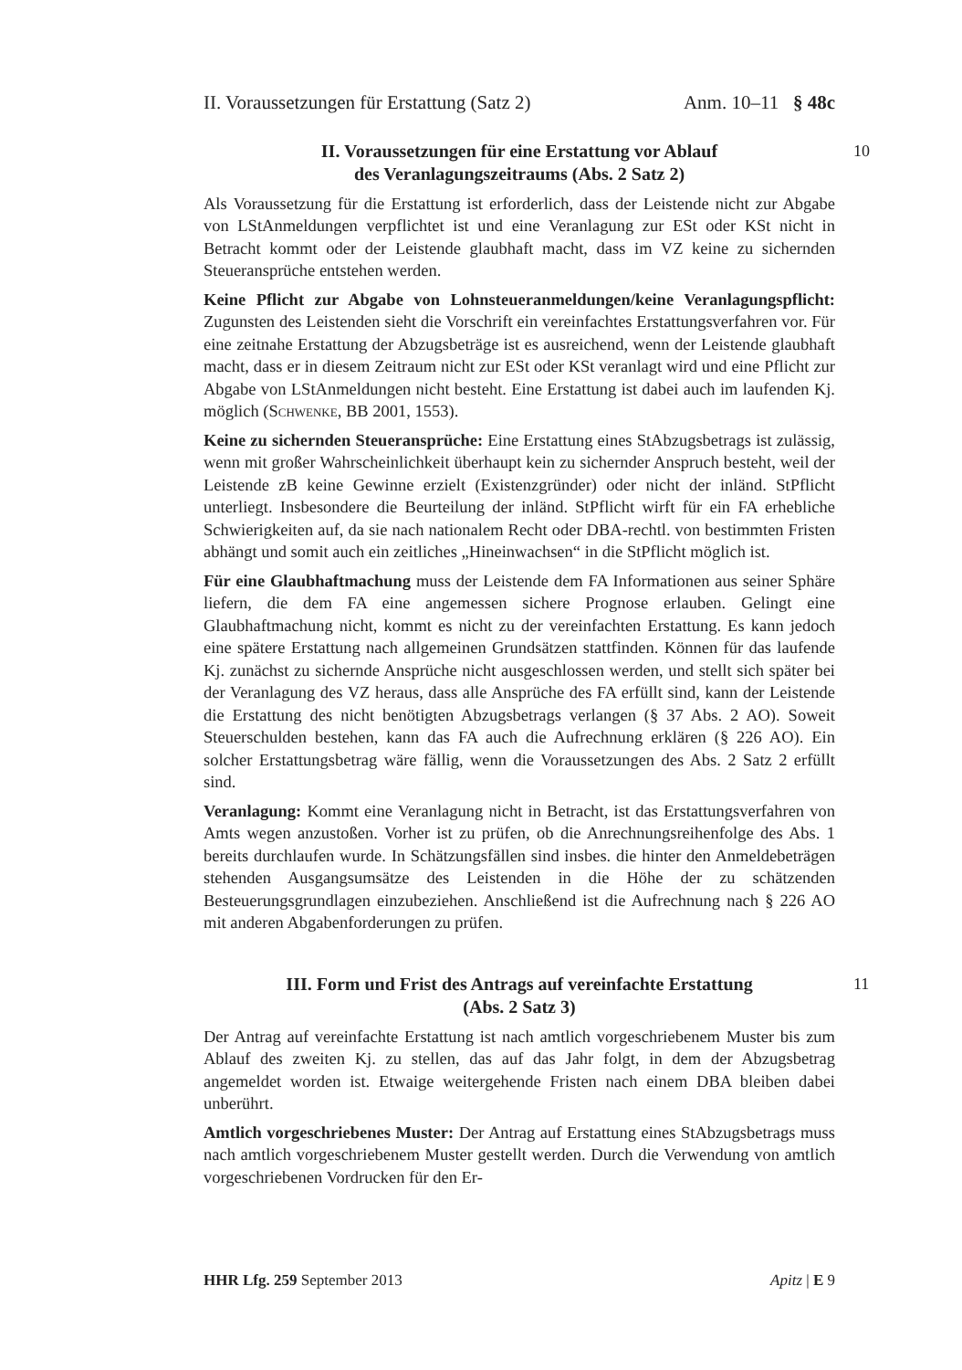II. Voraussetzungen für Erstattung (Satz 2) Anm. 10–11 § 48c
II. Voraussetzungen für eine Erstattung vor Ablauf
des Veranlagungszeitraums (Abs. 2 Satz 2)
10
Als Voraussetzung für die Erstattung ist erforderlich, dass der Leistende nicht zur Abgabe von LStAnmeldungen verpflichtet ist und eine Veranlagung zur ESt oder KSt nicht in Betracht kommt oder der Leistende glaubhaft macht, dass im VZ keine zu sichernden Steueransprüche entstehen werden.
Keine Pflicht zur Abgabe von Lohnsteueranmeldungen/keine Veranlagungspflicht: Zugunsten des Leistenden sieht die Vorschrift ein vereinfachtes Erstattungsverfahren vor. Für eine zeitnahe Erstattung der Abzugsbeträge ist es ausreichend, wenn der Leistende glaubhaft macht, dass er in diesem Zeitraum nicht zur ESt oder KSt veranlagt wird und eine Pflicht zur Abgabe von LStAnmeldungen nicht besteht. Eine Erstattung ist dabei auch im laufenden Kj. möglich (Schwenke, BB 2001, 1553).
Keine zu sichernden Steueransprüche: Eine Erstattung eines StAbzugsbetrags ist zulässig, wenn mit großer Wahrscheinlichkeit überhaupt kein zu sichernder Anspruch besteht, weil der Leistende zB keine Gewinne erzielt (Existenzgründer) oder nicht der inländ. StPflicht unterliegt. Insbesondere die Beurteilung der inländ. StPflicht wirft für ein FA erhebliche Schwierigkeiten auf, da sie nach nationalem Recht oder DBA-rechtl. von bestimmten Fristen abhängt und somit auch ein zeitliches „Hineinwachsen“ in die StPflicht möglich ist.
Für eine Glaubhaftmachung muss der Leistende dem FA Informationen aus seiner Sphäre liefern, die dem FA eine angemessen sichere Prognose erlauben. Gelingt eine Glaubhaftmachung nicht, kommt es nicht zu der vereinfachten Erstattung. Es kann jedoch eine spätere Erstattung nach allgemeinen Grundsätzen stattfinden. Können für das laufende Kj. zunächst zu sichernde Ansprüche nicht ausgeschlossen werden, und stellt sich später bei der Veranlagung des VZ heraus, dass alle Ansprüche des FA erfüllt sind, kann der Leistende die Erstattung des nicht benötigten Abzugsbetrags verlangen (§ 37 Abs. 2 AO). Soweit Steuerschulden bestehen, kann das FA auch die Aufrechnung erklären (§ 226 AO). Ein solcher Erstattungsbetrag wäre fällig, wenn die Voraussetzungen des Abs. 2 Satz 2 erfüllt sind.
Veranlagung: Kommt eine Veranlagung nicht in Betracht, ist das Erstattungsverfahren von Amts wegen anzustoßen. Vorher ist zu prüfen, ob die Anrechnungsreihenfolge des Abs. 1 bereits durchlaufen wurde. In Schätzungsfällen sind insbes. die hinter den Anmeldebeträgen stehenden Ausgangsumsätze des Leistenden in die Höhe der zu schätzenden Besteuerungsgrundlagen einzubeziehen. Anschließend ist die Aufrechnung nach § 226 AO mit anderen Abgabenforderungen zu prüfen.
III. Form und Frist des Antrags auf vereinfachte Erstattung
(Abs. 2 Satz 3)
11
Der Antrag auf vereinfachte Erstattung ist nach amtlich vorgeschriebenem Muster bis zum Ablauf des zweiten Kj. zu stellen, das auf das Jahr folgt, in dem der Abzugsbetrag angemeldet worden ist. Etwaige weitergehende Fristen nach einem DBA bleiben dabei unberührt.
Amtlich vorgeschriebenes Muster: Der Antrag auf Erstattung eines StAbzugsbetrags muss nach amtlich vorgeschriebenem Muster gestellt werden. Durch die Verwendung von amtlich vorgeschriebenen Vordrucken für den Er-
HHR Lfg. 259 September 2013 Apitz | E 9